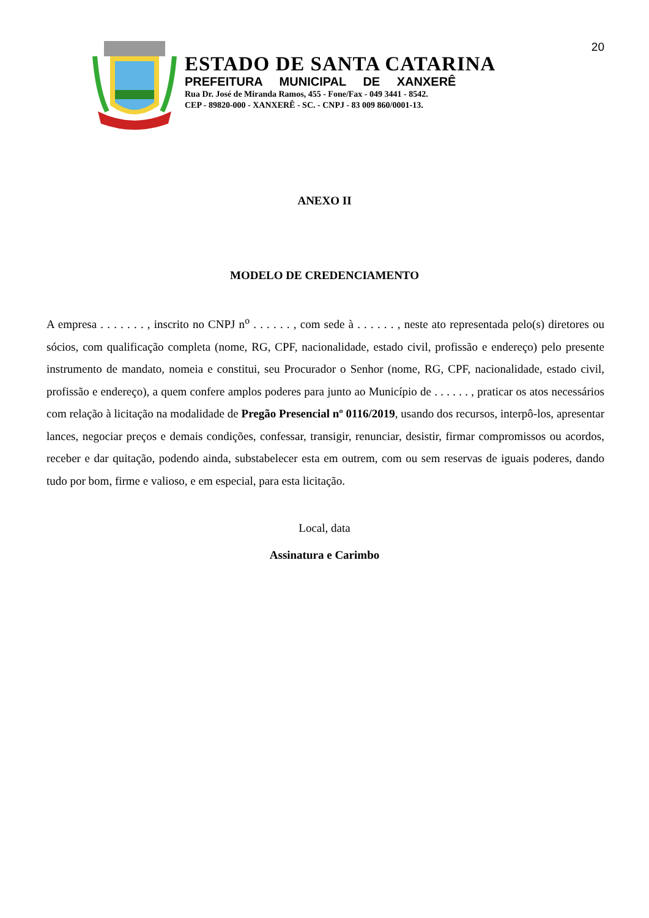20
ESTADO DE SANTA CATARINA
PREFEITURA MUNICIPAL DE XANXERÊ
Rua Dr. José de Miranda Ramos, 455 - Fone/Fax - 049 3441 - 8542.
CEP - 89820-000 - XANXERÊ - SC. - CNPJ - 83 009 860/0001-13.
ANEXO II
MODELO DE CREDENCIAMENTO
A empresa . . . . . . . , inscrito no CNPJ n<sup>o</sup> . . . . . . , com sede à . . . . . . , neste ato representada pelo(s) diretores ou sócios, com qualificação completa (nome, RG, CPF, nacionalidade, estado civil, profissão e endereço) pelo presente instrumento de mandato, nomeia e constitui, seu Procurador o Senhor (nome, RG, CPF, nacionalidade, estado civil, profissão e endereço), a quem confere amplos poderes para junto ao Município de . . . . . . , praticar os atos necessários com relação à licitação na modalidade de Pregão Presencial nº 0116/2019, usando dos recursos, interpô-los, apresentar lances, negociar preços e demais condições, confessar, transigir, renunciar, desistir, firmar compromissos ou acordos, receber e dar quitação, podendo ainda, substabelecer esta em outrem, com ou sem reservas de iguais poderes, dando tudo por bom, firme e valioso, e em especial, para esta licitação.
Local, data
Assinatura e Carimbo